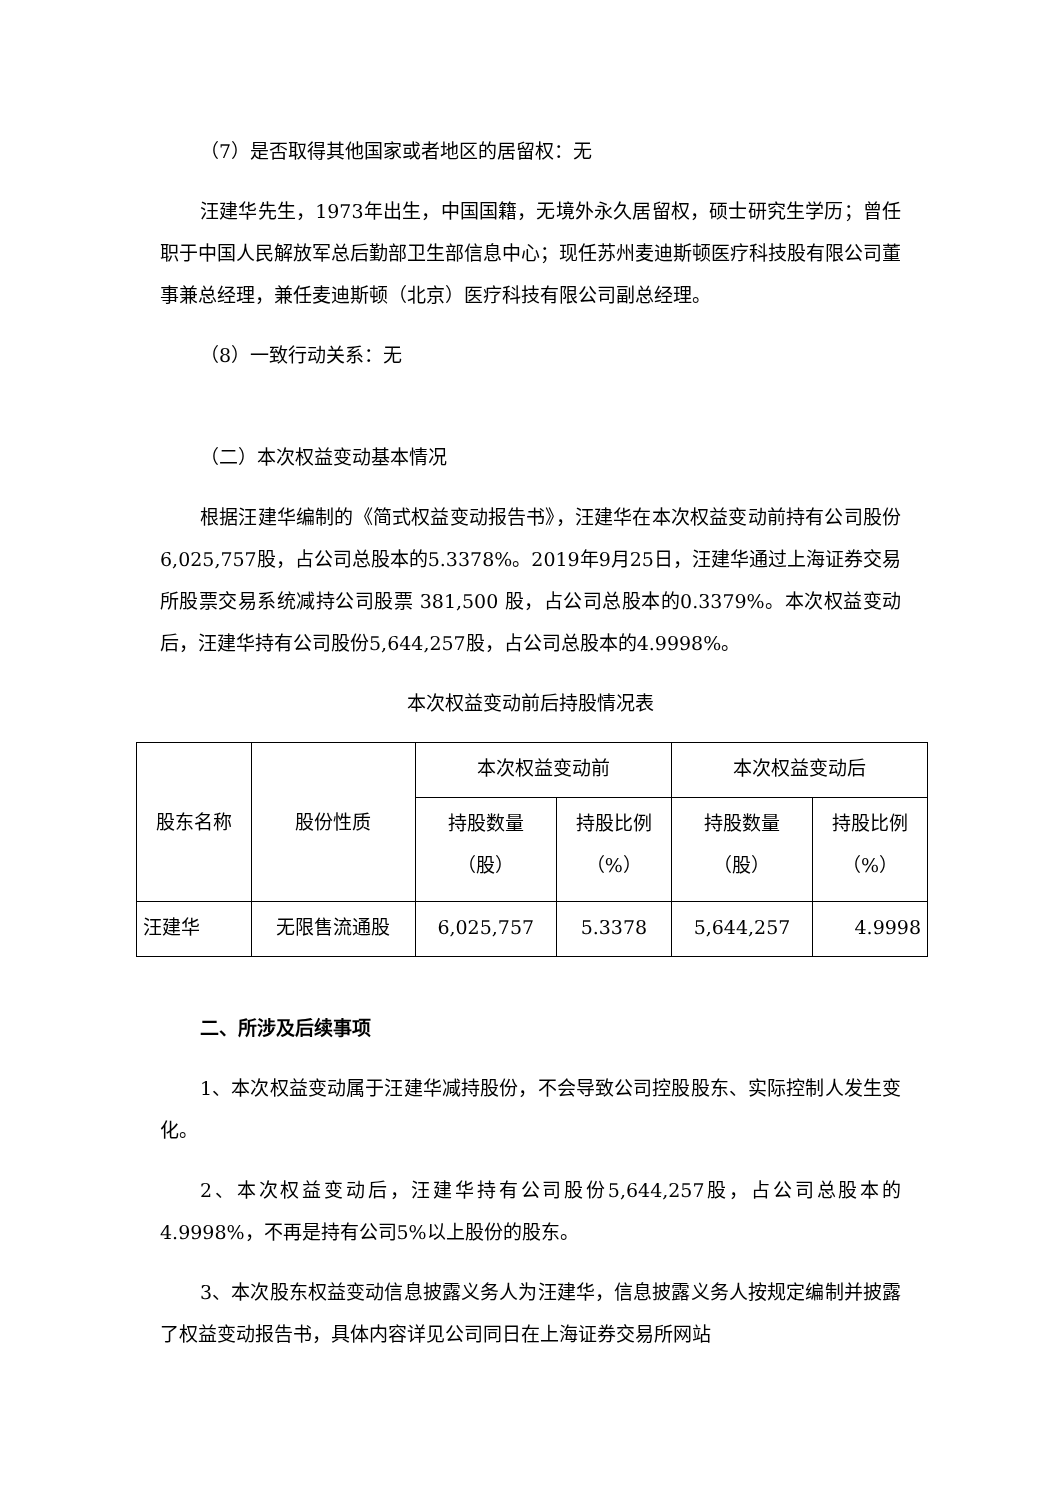（7）是否取得其他国家或者地区的居留权：无
汪建华先生，1973年出生，中国国籍，无境外永久居留权，硕士研究生学历；曾任职于中国人民解放军总后勤部卫生部信息中心；现任苏州麦迪斯顿医疗科技股有限公司董事兼总经理，兼任麦迪斯顿（北京）医疗科技有限公司副总经理。
（8）一致行动关系：无
（二）本次权益变动基本情况
根据汪建华编制的《简式权益变动报告书》，汪建华在本次权益变动前持有公司股份6,025,757股，占公司总股本的5.3378%。2019年9月25日，汪建华通过上海证券交易所股票交易系统减持公司股票 381,500 股，占公司总股本的0.3379%。本次权益变动后，汪建华持有公司股份5,644,257股，占公司总股本的4.9998%。
本次权益变动前后持股情况表
| 股东名称 | 股份性质 | 本次权益变动前 | | 本次权益变动后 | |
| --- | --- | --- | --- | --- | --- |
| | | 持股数量 （股） | 持股比例 （%） | 持股数量 （股） | 持股比例 （%） |
| 汪建华 | 无限售流通股 | 6,025,757 | 5.3378 | 5,644,257 | 4.9998 |
二、所涉及后续事项
1、本次权益变动属于汪建华减持股份，不会导致公司控股股东、实际控制人发生变化。
2、本次权益变动后，汪建华持有公司股份5,644,257股，占公司总股本的4.9998%，不再是持有公司5%以上股份的股东。
3、本次股东权益变动信息披露义务人为汪建华，信息披露义务人按规定编制并披露了权益变动报告书，具体内容详见公司同日在上海证券交易所网站